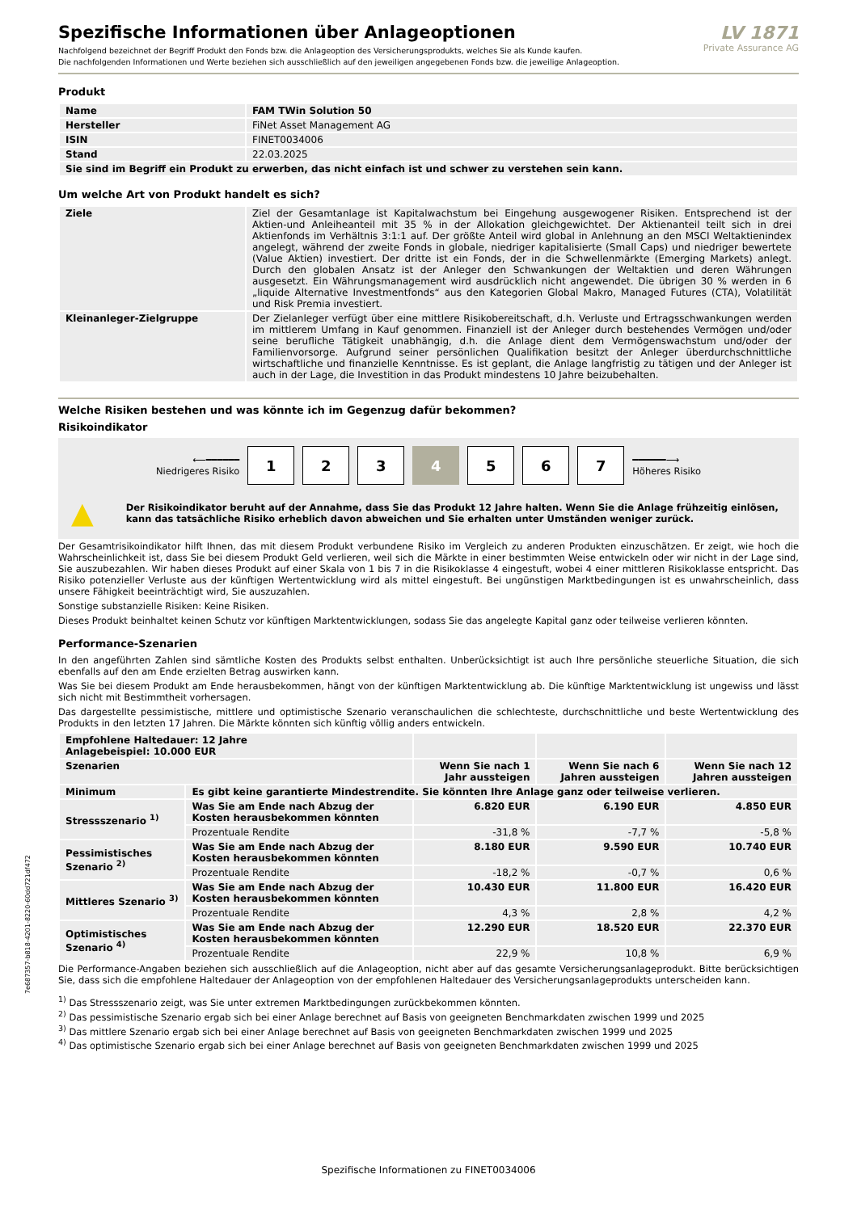Spezifische Informationen über Anlageoptionen
Nachfolgend bezeichnet der Begriff Produkt den Fonds bzw. die Anlageoption des Versicherungsprodukts, welches Sie als Kunde kaufen.
Die nachfolgenden Informationen und Werte beziehen sich ausschließlich auf den jeweiligen angegebenen Fonds bzw. die jeweilige Anlageoption.
LV 1871
Private Assurance AG
Produkt
| Name | FAM TWin Solution 50 |
| Hersteller | FiNet Asset Management AG |
| ISIN | FINET0034006 |
| Stand | 22.03.2025 |
| Sie sind im Begriff ein Produkt zu erwerben, das nicht einfach ist und schwer zu verstehen sein kann. | |
Um welche Art von Produkt handelt es sich?
| Ziele | Ziel der Gesamtanlage ist Kapitalwachstum bei Eingehung ausgewogener Risiken. Entsprechend ist der Aktien-und Anleiheanteil mit 35 % in der Allokation gleichgewichtet. Der Aktienanteil teilt sich in drei Aktienfonds im Verhältnis 3:1:1 auf. Der größte Anteil wird global in Anlehnung an den MSCI Weltaktienindex angelegt, während der zweite Fonds in globale, niedriger kapitalisierte (Small Caps) und niedriger bewertete (Value Aktien) investiert. Der dritte ist ein Fonds, der in die Schwellenmärkte (Emerging Markets) anlegt. Durch den globalen Ansatz ist der Anleger den Schwankungen der Weltaktien und deren Währungen ausgesetzt. Ein Währungsmanagement wird ausdrücklich nicht angewendet. Die übrigen 30 % werden in 6 „liquide Alternative Investmentfonds“ aus den Kategorien Global Makro, Managed Futures (CTA), Volatilität und Risk Premia investiert. |
| Kleinanleger-Zielgruppe | Der Zielanleger verfügt über eine mittlere Risikobereitschaft, d.h. Verluste und Ertragsschwankungen werden im mittlerem Umfang in Kauf genommen. Finanziell ist der Anleger durch bestehendes Vermögen und/oder seine berufliche Tätigkeit unabhängig, d.h. die Anlage dient dem Vermögenswachstum und/oder der Familienvorsorge. Aufgrund seiner persönlichen Qualifikation besitzt der Anleger überdurchschnittliche wirtschaftliche und finanzielle Kenntnisse. Es ist geplant, die Anlage langfristig zu tätigen und der Anleger ist auch in der Lage, die Investition in das Produkt mindestens 10 Jahre beizubehalten. |
Welche Risiken bestehen und was könnte ich im Gegenzug dafür bekommen?
Risikoindikator
⟵━━━━━━
Niedrigeres Risiko
1 2 3 4 5 6 7
━━━━━━⟶
Höheres Risiko
▲ Der Risikoindikator beruht auf der Annahme, dass Sie das Produkt 12 Jahre halten. Wenn Sie die Anlage frühzeitig einlösen, kann das tatsächliche Risiko erheblich davon abweichen und Sie erhalten unter Umständen weniger zurück.
Der Gesamtrisikoindikator hilft Ihnen, das mit diesem Produkt verbundene Risiko im Vergleich zu anderen Produkten einzuschätzen. Er zeigt, wie hoch die Wahrscheinlichkeit ist, dass Sie bei diesem Produkt Geld verlieren, weil sich die Märkte in einer bestimmten Weise entwickeln oder wir nicht in der Lage sind, Sie auszubezahlen. Wir haben dieses Produkt auf einer Skala von 1 bis 7 in die Risikoklasse 4 eingestuft, wobei 4 einer mittleren Risikoklasse entspricht. Das Risiko potenzieller Verluste aus der künftigen Wertentwicklung wird als mittel eingestuft. Bei ungünstigen Marktbedingungen ist es unwahrscheinlich, dass unsere Fähigkeit beeinträchtigt wird, Sie auszuzahlen.
Sonstige substanzielle Risiken: Keine Risiken.
Dieses Produkt beinhaltet keinen Schutz vor künftigen Marktentwicklungen, sodass Sie das angelegte Kapital ganz oder teilweise verlieren könnten.
Performance-Szenarien
In den angeführten Zahlen sind sämtliche Kosten des Produkts selbst enthalten. Unberücksichtigt ist auch Ihre persönliche steuerliche Situation, die sich ebenfalls auf den am Ende erzielten Betrag auswirken kann.
Was Sie bei diesem Produkt am Ende herausbekommen, hängt von der künftigen Marktentwicklung ab. Die künftige Marktentwicklung ist ungewiss und lässt sich nicht mit Bestimmtheit vorhersagen.
Das dargestellte pessimistische, mittlere und optimistische Szenario veranschaulichen die schlechteste, durchschnittliche und beste Wertentwicklung des Produkts in den letzten 17 Jahren. Die Märkte könnten sich künftig völlig anders entwickeln.
| Empfohlene Haltedauer: 12 Jahre Anlagebeispiel: 10.000 EUR | | | | |
| --- | --- | --- | --- | --- |
| Szenarien | | Wenn Sie nach 1 Jahr aussteigen | Wenn Sie nach 6 Jahren aussteigen | Wenn Sie nach 12 Jahren aussteigen |
| Minimum | Es gibt keine garantierte Mindestrendite. Sie könnten Ihre Anlage ganz oder teilweise verlieren. | | | |
| Stressszenario <sup>1)</sup> | Was Sie am Ende nach Abzug der Kosten herausbekommen könnten | 6.820 EUR | 6.190 EUR | 4.850 EUR |
| | Prozentuale Rendite | -31,8 % | -7,7 % | -5,8 % |
| Pessimistisches Szenario <sup>2)</sup> | Was Sie am Ende nach Abzug der Kosten herausbekommen könnten | 8.180 EUR | 9.590 EUR | 10.740 EUR |
| | Prozentuale Rendite | -18,2 % | -0,7 % | 0,6 % |
| Mittleres Szenario <sup>3)</sup> | Was Sie am Ende nach Abzug der Kosten herausbekommen könnten | 10.430 EUR | 11.800 EUR | 16.420 EUR |
| | Prozentuale Rendite | 4,3 % | 2,8 % | 4,2 % |
| Optimistisches Szenario <sup>4)</sup> | Was Sie am Ende nach Abzug der Kosten herausbekommen könnten | 12.290 EUR | 18.520 EUR | 22.370 EUR |
| | Prozentuale Rendite | 22,9 % | 10,8 % | 6,9 % |
Die Performance-Angaben beziehen sich ausschließlich auf die Anlageoption, nicht aber auf das gesamte Versicherungsanlageprodukt. Bitte berücksichtigen Sie, dass sich die empfohlene Haltedauer der Anlageoption von der empfohlenen Haltedauer des Versicherungsanlageprodukts unterscheiden kann.
<sup>1)</sup> Das Stressszenario zeigt, was Sie unter extremen Marktbedingungen zurückbekommen könnten.
<sup>2)</sup> Das pessimistische Szenario ergab sich bei einer Anlage berechnet auf Basis von geeigneten Benchmarkdaten zwischen 1999 und 2025
<sup>3)</sup> Das mittlere Szenario ergab sich bei einer Anlage berechnet auf Basis von geeigneten Benchmarkdaten zwischen 1999 und 2025
<sup>4)</sup> Das optimistische Szenario ergab sich bei einer Anlage berechnet auf Basis von geeigneten Benchmarkdaten zwischen 1999 und 2025
Spezifische Informationen zu FINET0034006
7e687357-b818-4201-8220-60dd721df472